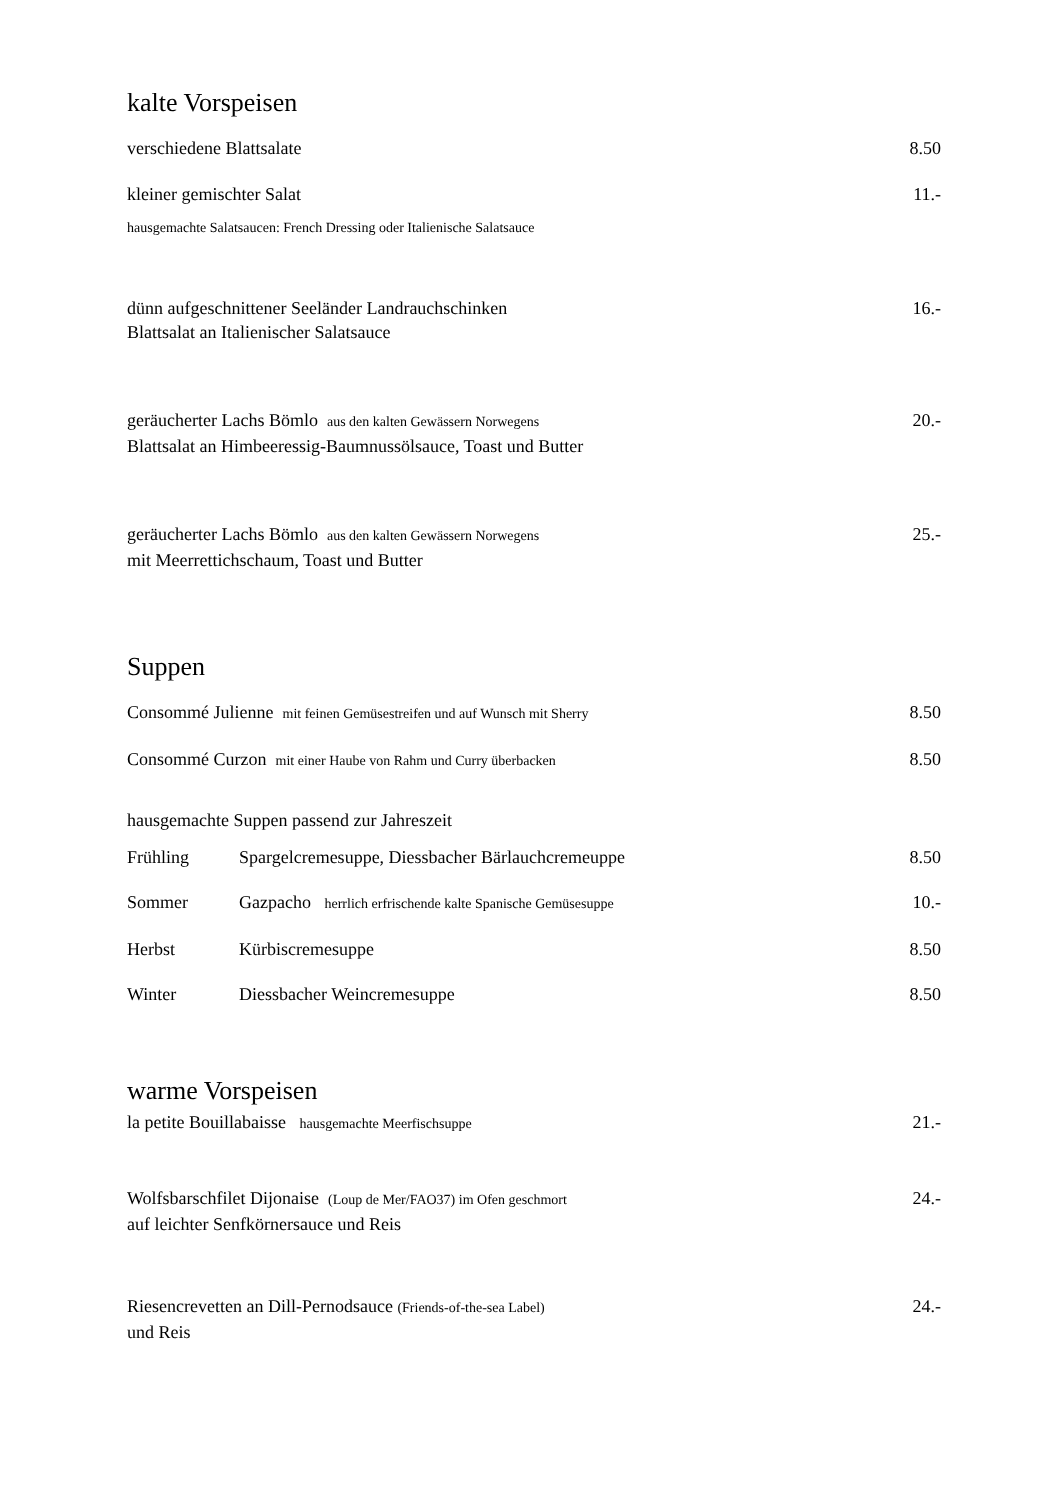kalte Vorspeisen
verschiedene Blattsalate 8.50
kleiner gemischter Salat 11.-
hausgemachte Salatsaucen: French Dressing oder Italienische Salatsauce
dünn aufgeschnittener Seeländer Landrauchschinken
Blattsalat an Italienischer Salatsauce
16.-
geräucherter Lachs Bömlo aus den kalten Gewässern Norwegens
Blattsalat an Himbeeressig-Baumnussölsauce, Toast und Butter
20.-
geräucherter Lachs Bömlo aus den kalten Gewässern Norwegens
mit Meerrettichschaum, Toast und Butter
25.-
Suppen
Consommé Julienne mit feinen Gemüsestreifen und auf Wunsch mit Sherry
8.50
Consommé Curzon mit einer Haube von Rahm und Curry überbacken
8.50
hausgemachte Suppen passend zur Jahreszeit
Frühling Spargelcremesuppe, Diessbacher Bärlauchcremeuppe
8.50
Sommer Gazpacho herrlich erfrischende kalte Spanische Gemüsesuppe
10.-
Herbst Kürbiscremesuppe 8.50
Winter Diessbacher Weincremesuppe
8.50
warme Vorspeisen
la petite Bouillabaisse hausgemachte Meerfischsuppe
21.-
Wolfsbarschfilet Dijonaise (Loup de Mer/FAO37) im Ofen geschmort
auf leichter Senfkörnersauce und Reis
24.-
Riesencrevetten an Dill-Pernodsauce (Friends-of-the-sea Label)
und Reis
24.-